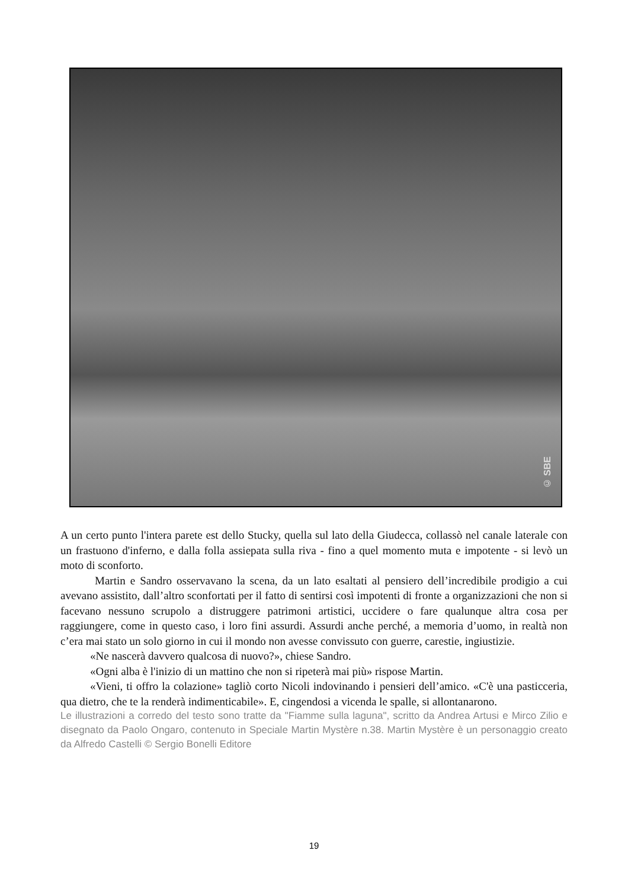© SBE
A un certo punto l'intera parete est dello Stucky, quella sul lato della Giudecca, collassò nel canale laterale con un frastuono d'inferno, e dalla folla assiepata sulla riva - fino a quel momento muta e impotente - si levò un moto di sconforto.
Martin e Sandro osservavano la scena, da un lato esaltati al pensiero dell’incredibile prodigio a cui avevano assistito, dall’altro sconfortati per il fatto di sentirsi così impotenti di fronte a organizzazioni che non si facevano nessuno scrupolo a distruggere patrimoni artistici, uccidere o fare qualunque altra cosa per raggiungere, come in questo caso, i loro fini assurdi. Assurdi anche perché, a memoria d’uomo, in realtà non c’era mai stato un solo giorno in cui il mondo non avesse convissuto con guerre, carestie, ingiustizie.
«Ne nascerà davvero qualcosa di nuovo?», chiese Sandro.
«Ogni alba è l'inizio di un mattino che non si ripeterà mai più» rispose Martin.
«Vieni, ti offro la colazione» tagliò corto Nicoli indovinando i pensieri dell’amico. «C'è una pasticceria, qua dietro, che te la renderà indimenticabile». E, cingendosi a vicenda le spalle, si allontanarono.
Le illustrazioni a corredo del testo sono tratte da "Fiamme sulla laguna", scritto da Andrea Artusi e Mirco Zilio e disegnato da Paolo Ongaro, contenuto in Speciale Martin Mystère n.38. Martin Mystère è un personaggio creato da Alfredo Castelli © Sergio Bonelli Editore
19